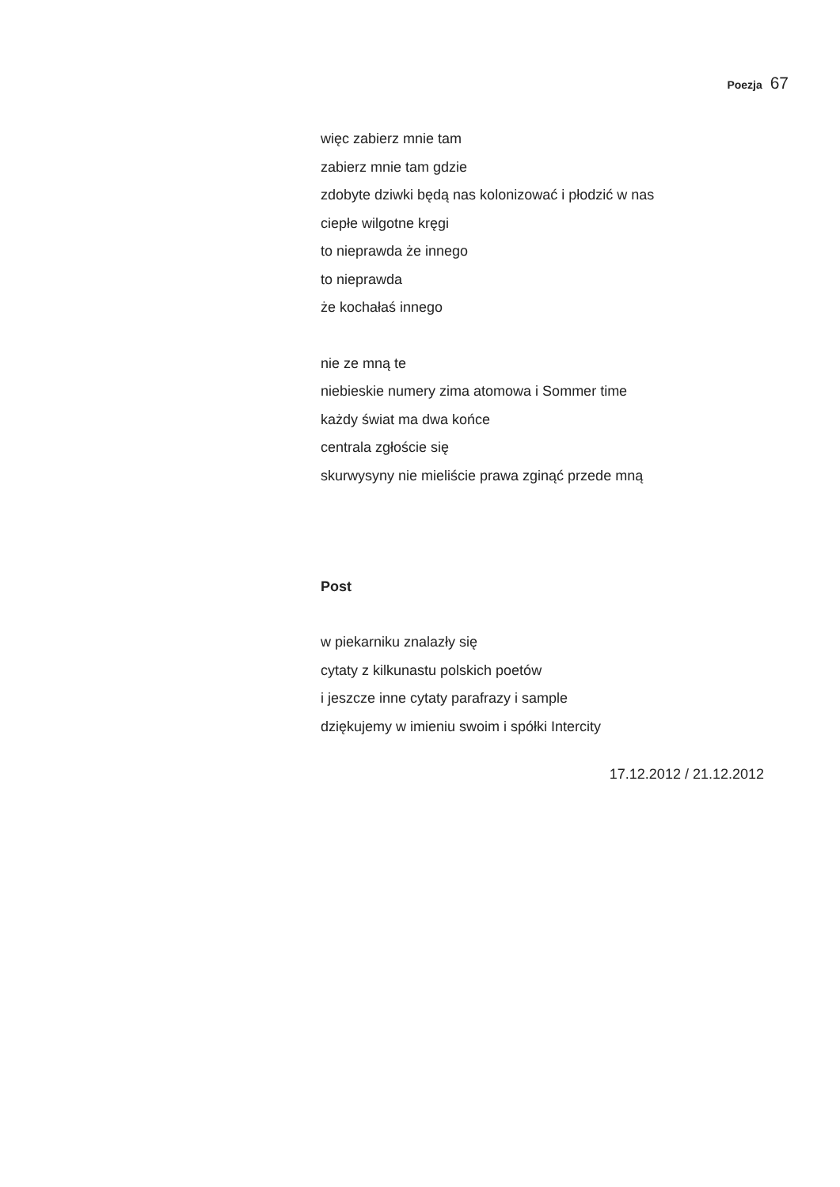Poezja 67
więc zabierz mnie tam
zabierz mnie tam gdzie
zdobyte dziwki będą nas kolonizować i płodzić w nas
ciepłe wilgotne kręgi
to nieprawda że innego
to nieprawda
że kochałaś innego
nie ze mną te
niebieskie numery zima atomowa i Sommer time
każdy świat ma dwa końce
centrala zgłoście się
skurwysyny nie mieliście prawa zginąć przede mną
Post
w piekarniku znalazły się
cytaty z kilkunastu polskich poetów
i jeszcze inne cytaty parafrazy i sample
dziękujemy w imieniu swoim i spółki Intercity
17.12.2012 / 21.12.2012